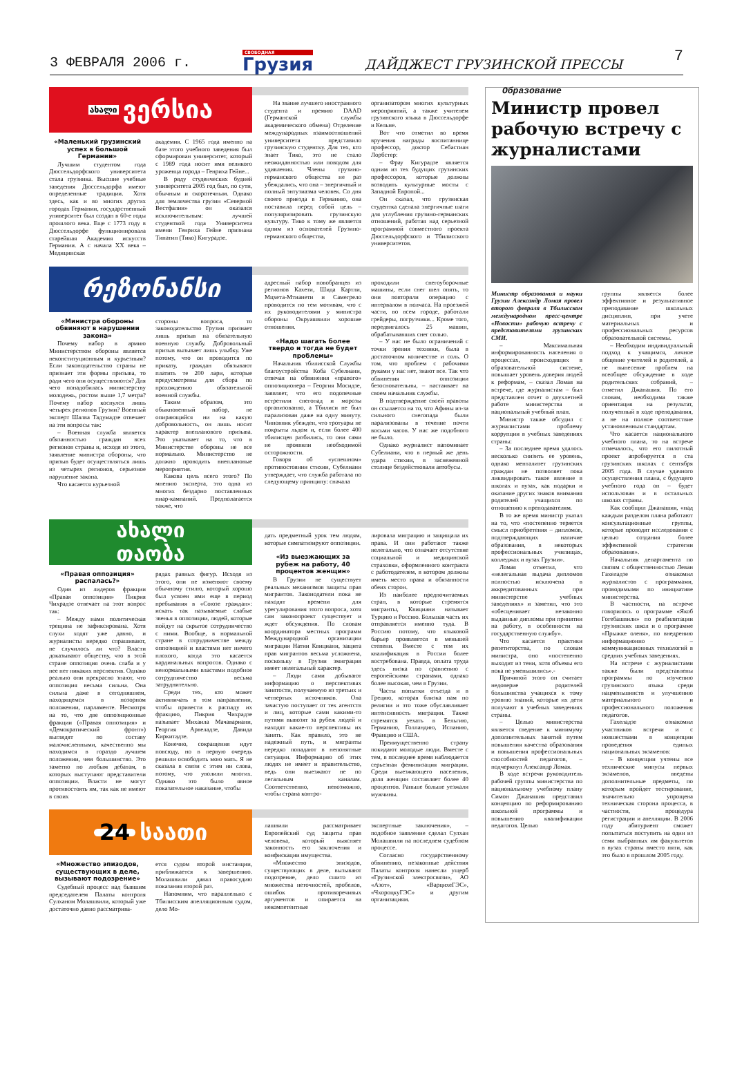3 ФЕВРАЛЯ 2006 г.
СВОБОДНАЯ
Грузия
ДАЙДЖЕСТ ГРУЗИНСКОЙ ПРЕССЫ
7
ახალი ვერსია
«Маленький грузинский успех в большой Германии»
Лучшим студентом года Дюссельдорфского университета стала грузинка. Высшие учебные заведения Дюссельдорфа имеют определенные традиции. Хотя здесь, как и во многих других городах Германии, государственный университет был создан в 60-е годы прошлого века. Еще с 1773 году в Дюссельдорфе функционировала старейшая Академия искусств Германии. А с начала XX века – Медицинская
академия. С 1965 года именно на базе этого учебного заведения был сформирован университет, который с 1989 года носит имя великого уроженца города – Генриха Гейне...
В ряду студенческих будней университета 2005 год был, по сути, обычным и скоротечным. Однако для землячества грузин «Северной Вестфалии» он оказался исключительным: лучшей студенткой года Университета имени Генриха Гейне признана Тинатин (Тико) Кигурадзе.
На звание лучшего иностранного студента и премию DAAD (Германской службы академического обмена) Отделение международных взаимоотношений университета представило грузинскую студентку. Для тех, кто знает Тико, это не стало неожиданностью или поводом для удивления. Члены грузино-германского общества не раз убеждались, что она – энергичный и полный энтузиазма человек. Со дня своего приезда в Германию, она поставила перед собой цель – популяризировать грузинскую культуру. Тико к тому же является одним из основателей Грузино-германского общества,
организатором многих культурных мероприятий, а также учителем грузинского языка в Дюссельдорфе и Кельне.
Вот что отметил во время вручения награды воспитаннице профессор, доктор Себастиан Лорбстер:
– Фрау Кигурадзе является одним из тех будущих грузинских профессоров, которые должны возводить культурные мосты с Западной Европой...
Он сказал, что грузинская студентка сделала энергичные шаги для углубления грузино-германских отношений, работая над серьезной программой совместного проекта Дюссельдорфского и Тбилисского университетов.
რეზონანსი
«Министра обороны обвиняют в нарушении закона»
Почему набор в армию Министерством обороны является неконституционным и курьезным? Если законодательство страны не признает эти формы призыва, то ради чего они осуществляются? Для чего понадобилась министерству молодежь, ростом выше 1,7 метра? Почему набор коснулся лишь четырех регионов Грузии? Военный эксперт Шалва Тадумадзе отвечает на эти вопросы так:
– Военная служба является обязанностью граждан всех регионов страны и, исходя из этого, заявление министра обороны, что призыв будет осуществляться лишь из четырех регионов, серьезное нарушение закона.
Что касается курьезной
стороны вопроса, то законодательство Грузии признает лишь призыв на обязательную военную службу. Добровольный призыв вызывает лишь улыбку. Уже потому, что он проводится по приказу, граждан обязывают платить те 200 лари, которые предусмотрены для сбора по прохождению обязательной военной службы.
Таким образом, это обыкновенный набор, не опирающийся ни на какую добровольность, он лишь носит характер внепланового призыва. Это указывает на то, что в Министерстве обороны не все нормально. Министерство не должно проводить внеплановые мероприятия.
Какова цель всего этого? По мнению эксперта, это одна из многих бездарно поставленных пиар-кампаний. Предполагается также, что
адресный набор новобранцев из регионов Кахети, Шида Картли, Мцхета-Мтианети и Самегрело проводится по тем мотивам, что с их руководителями у министра обороны Окруашвили хорошие отношения.
«Надо шагать более твердо и тогда не будет проблемы»
Начальник тбилисской Службы благоустройства Коба Субелиани, отвечая на обвинения «правого» оппозиционера – Георгия Мосидзе, заявляет, что его подопечные встретили снегопад и морозы организованно, а Тбилиси не был парализован даже на одну минуту. Чиновник убежден, что тротуары не покрыты льдом и, если более 400 тбилисцев разбились, то они сами не проявили необходимой осторожности.
Говоря об «успешном» противостоянии стихии, Субелиани утверждает, что служба работала по следующему принципу: сначала
проходили снегоуборочные машины, если снег шел опять, то они повторяли операцию с интервалом в полчаса. На проезжей части, во всем городе, работали грейдеры, погрузчики... Кроме того, передвигалось 25 машин, обрабатывавших снег солью.
– У нас не было ограничений с точки зрения техники, была в достаточном количестве и соль. О том, что проблем с рабочими руками у нас нет, знают все. Так что обвинения оппозиции безосновательны, – настаивает на своем начальник службы.
В подтверждение своей правоты он ссылается на то, что Афины из-за сильного снегопада были парализованы в течение почти восьми часов. У нас же подобного не было.
Однако журналист напоминает Субелиани, что в первый же день удара стихии, в заснеженной столице бездействовали автобусы.
ახალი
თაობა
«Правая оппозиция» распалась?»
Один из лидеров фракции «Правая оппозиция» Пикрия Чихрадзе отвечает на этот вопрос так:
– Между нами политическая трещина не зафиксирована. Хотя слухи ходят уже давно, и журналисты нередко спрашивают, не случилось ли что? Власти доказывают обществу, что в этой стране оппозиция очень слаба и у нее нет никаких перспектив. Однако реально они прекрасно знают, что оппозиция весьма сильна. Она сильна даже в сегодняшнем, находящемся в позорном положении, парламенте. Несмотря на то, что две оппозиционные фракции («Правая оппозиция» и «Демократический фронт») выглядят по составу малочисленными, качественно мы находимся в гораздо лучшем положении, чем большинство. Это заметно по любым дебатам, в которых выступают представители оппозиции. Власти не могут противостоять им, так как не имеют в своих
рядах равных фигур. Исходя из этого, они не изменяют своему обычному стилю, который хорошо был усвоен ими еще в период пребывания в «Союзе граждан»: искать так называемые слабые звенья в оппозиции, людей, которые пойдут на скрытое сотрудничество с ними. Вообще, в нормальной стране в сотрудничестве между оппозицией и властями нет ничего плохого, когда это касается кардинальных вопросов. Однако с ненормальными властями подобное сотрудничество весьма затруднительно.
Среди тех, кто может активничать в том направлении, чтобы привести к распаду их фракцию, Пикрия Чихрадзе называет Михаила Мачавариани, Георгия Арвеладзе, Давида Киркитадзе.
Конечно, сокращения идут повсюду, но в первую очередь решили освободить мою мать. Я не сказала в связи с этим ни слова, потому, что уволили многих. Однако это было явное показательное наказание, чтобы
дать предметный урок тем людям, которые симпатизируют оппозиции.
«Из выезжающих за рубеж на работу, 40 процентов женщин»
В Грузии не существует реальных механизмов защиты прав мигрантов. Законодатели пока не находят времени для урегулирования этого вопроса, хотя сам законопроект существует и ждет обсуждения. По словам координатора местных программ Международной организации миграции Натии Квициани, защита прав мигрантов весьма усложнена, поскольку в Грузии эмиграция имеет нелегальный характер.
– Люди сами добывают информацию о перспективах занятости, получаемую из третьих и четвертых источников. Она зачастую поступает от тех агентств и лиц, которые сами какими-то путями вывозят за рубеж людей и находят какие-то перспективы их занять. Как правило, это не надежный путь, и мигранты нередко попадают в непонятные ситуации. Информацию об этих людях не имеет и правительство, ведь они выезжают не по легальным каналам. Соответственно, невозможно, чтобы страна контро-
лировала миграцию и защищала их права. И они работают также нелегально, что означает отсутствие социальной и медицинской страховки, оформленного контракта с работодателем, в котором должны иметь место права и обязанности обеих сторон.
Из наиболее предпочитаемых стран, в которые стремятся мигранты, Квициани называет Турцию и Россию. Большая часть их отправляется именно туда. В Россию потому, что языковой барьер проявляется в меньшей степени. Вместе с тем их квалификация в России более востребована. Правда, оплата труда здесь низка по сравнению с европейскими странами, однако более высокая, чем в Грузии.
Часты попытки отъезда и в Грецию, которая близка нам по религии и это тоже обуславливает интенсивность миграции. Также стремятся уехать в Бельгию, Германию, Голландию, Испанию, Францию и США.
Преимущественно страну покидают молодые люди. Вместе с тем, в последнее время наблюдается серьезная феминизация миграции. Среди выезжающего населения, доля женщин составляет более 40 процентов. Раньше больше уезжали мужчины.
24 საათი
«Множество эпизодов, существующих в деле, вызывают подозрение»
Судебный процесс над бывшим председателем Палаты контроля Сулханом Молашвили, который уже достаточно давно рассматрива-
ется судом второй инстанции, приближается к завершению. Молашвили давал правосудию показания второй раз.
Напомним, что параллельно с Тбилисским апелляционным судом, дело Мо-
лашвили рассматривает Европейский суд защиты прав человека, который выясняет законность его заключения и конфискации имущества.
«Множество эпизодов, существующих в деле, вызывают подозрение, дело сшито из множества неточностей, пробелов, ошибок противоречивых аргументов и опирается на некомпетентные
экспертные заключения», – подобное заявление сделал Сулхан Молашвили на последнем судебном процессе.
Согласно государственному обвинению, незаконные действия Палаты контроля нанесли ущерб «Грузинской электросвязи», АО «Азот», «ВарцихеГЭС», «ЧхороцкуГЭС» и другим организациям.
Образование
Министр провел рабочую встречу с журналистами
Министр образования и науки Грузии Александр Ломая провел второго февраля в Тбилисском международном пресс-центре «Новости» рабочую встречу с представителями грузинских СМИ.
– Максимальная информированность населения о процессах, происходящих в образовательной системе, повышает уровень доверия людей к реформам, – сказал Ломая на встрече, где журналистам – был представлен отчет о двухлетней работе министерства и национальный учебный план.
Министр также обсудил с журналистами проблему коррупции в учебных заведениях страны:
– За последнее время удалось несколько снизить ее уровень, однако менталитет грузинских граждан не позволяет пока ликвидировать такое явление в школах и вузах, как подарки и оказание других знаков внимания родителей учащихся по отношению к преподавателям.
В то же время министр указал на то, что «постепенно теряется смысл приобретения – дипломов, подтверждающих наличие образования, в некоторых профессиональных училищах, колледжах и вузах Грузии».
Ломая отметил, что «нелегальная выдача дипломов полностью исключена в аккредитованных при министерстве учебных заведениях» и заметил, что это «обесценивает незаконно выданные дипломы при принятии на работу, в особенности на государственную службу».
Что касается практики репетиторства, по словам министра, оно «постепенно выходит из тени, хотя объемы его пока не уменьшились».-
Причиной этого он считает недоверие родителей большинства учащихся к тому уровню знаний, которые их дети получают в учебных заведениях страны.
– Целью министерства является сведение к минимуму дополнительных занятий путем повышения качества образования и повышения профессиональных способностей педагогов, – подчеркнул Александр Ломая.
В ходе встречи руководитель рабочей группы министерства по национальному учебному плану Симон Джанашия представил концепцию по реформированию школьной программы и повышению квалификации педагогов. Целью
группы является более эффективное и результативное преподавание школьных дисциплин, при учете материальных и профессиональных ресурсов образовательной системы.
– Необходим индивидуальный подход к учащимся, личное общение учителей и родителей, а не вынесение проблем на всеобщее обсуждение в ходе родительских собраний, – отметил Джанашия. По его словам, необходима также ориентация на результат, полученный в ходе преподавания, а не на полное соответствие установленным стандартам.
Что касается национального учебного плана, то на встрече отмечалось, что его пилотный проект апробируется в ста грузинских школах с сентября 2005 года. В случае удачного осуществления плана, с будущего учебного года он – будет использован и в остальных школах страны.
Как сообщил Джанашия, «над каждым разделом плана работают консультационные группы, которые проводят исследования с целью создания более эффективной стратегии образования».
Начальник департамента по связям с общественностью Леван Гахеладзе ознакомил журналистов с программами, проводимыми по инициативе министерства.
В частности, на встрече говорилось о программе «Якоб Гогебашвили» по реабилитации грузинских школ и о программе «Прыжке оленя», по внедрению информационно – коммуникационных технологий в средних учебных заведениях.
На встрече с журналистами также были представлены программы по изучению грузинского языка среди нацменьшинств и улучшению материального и профессионального положения педагогов.
Гахеладзе ознакомил участников встречи и с новшествами в концепции проведения единых национальных экзаменов:
– В концепции учтены все технические минусы первых экзаменов, введены дополнительные предметы, по которым пройдет тестирование, значительно упрощена техническая сторона процесса, в частности, процедура регистрации и апелляции. В 2006 году абитуриент сможет попытаться поступить на один из семи выбранных им факультетов в вузах страны вместо пяти, как это было в прошлом 2005 году.